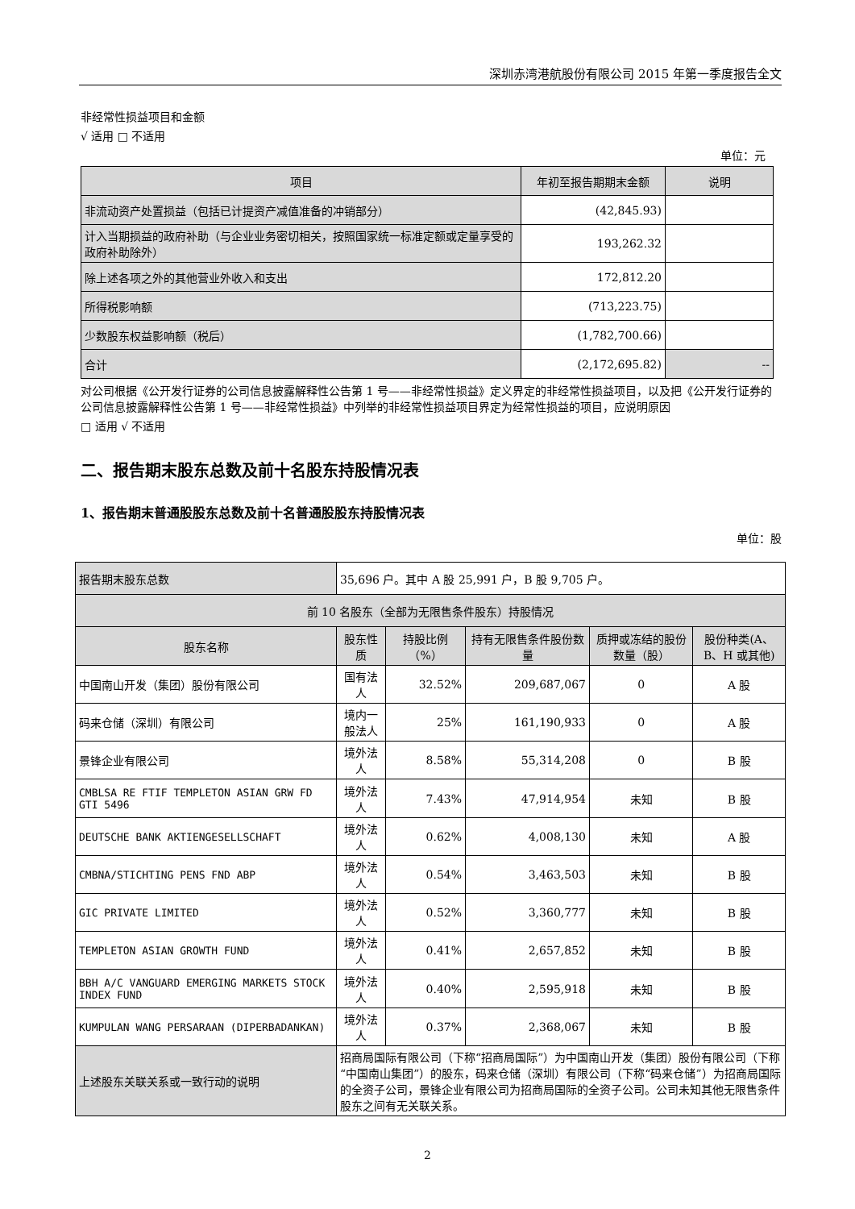深圳赤湾港航股份有限公司 2015 年第一季度报告全文
非经常性损益项目和金额
√ 适用 □ 不适用
单位：元
| 项目 | 年初至报告期期末金额 | 说明 |
| --- | --- | --- |
| 非流动资产处置损益（包括已计提资产减值准备的冲销部分） | (42,845.93) | |
| 计入当期损益的政府补助（与企业业务密切相关，按照国家统一标准定额或定量享受的政府补助除外） | 193,262.32 | |
| 除上述各项之外的其他营业外收入和支出 | 172,812.20 | |
| 所得税影响额 | (713,223.75) | |
| 少数股东权益影响额（税后） | (1,782,700.66) | |
| 合计 | (2,172,695.82) | -- |
对公司根据《公开发行证券的公司信息披露解释性公告第 1 号——非经常性损益》定义界定的非经常性损益项目，以及把《公开发行证券的公司信息披露解释性公告第 1 号——非经常性损益》中列举的非经常性损益项目界定为经常性损益的项目，应说明原因
□ 适用 √ 不适用
二、报告期末股东总数及前十名股东持股情况表
1、报告期末普通股股东总数及前十名普通股股东持股情况表
单位：股
| 报告期末股东总数 | 35,696 户。其中 A 股 25,991 户，B 股 9,705 户。 | | | | |
| 前 10 名股东（全部为无限售条件股东）持股情况 | | | | | |
| 股东名称 | 股东性质 | 持股比例（%） | 持有无限售条件股份数量 | 质押或冻结的股份数量（股） | 股份种类(A、B、H 或其他) |
| 中国南山开发（集团）股份有限公司 | 国有法人 | 32.52% | 209,687,067 | 0 | A 股 |
| 码来仓储（深圳）有限公司 | 境内一般法人 | 25% | 161,190,933 | 0 | A 股 |
| 景锋企业有限公司 | 境外法人 | 8.58% | 55,314,208 | 0 | B 股 |
| CMBLSA RE FTIF TEMPLETON ASIAN GRW FD GTI 5496 | 境外法人 | 7.43% | 47,914,954 | 未知 | B 股 |
| DEUTSCHE BANK AKTIENGESELLSCHAFT | 境外法人 | 0.62% | 4,008,130 | 未知 | A 股 |
| CMBNA/STICHTING PENS FND ABP | 境外法人 | 0.54% | 3,463,503 | 未知 | B 股 |
| GIC PRIVATE LIMITED | 境外法人 | 0.52% | 3,360,777 | 未知 | B 股 |
| TEMPLETON ASIAN GROWTH FUND | 境外法人 | 0.41% | 2,657,852 | 未知 | B 股 |
| BBH A/C VANGUARD EMERGING MARKETS STOCK INDEX FUND | 境外法人 | 0.40% | 2,595,918 | 未知 | B 股 |
| KUMPULAN WANG PERSARAAN (DIPERBADANKAN) | 境外法人 | 0.37% | 2,368,067 | 未知 | B 股 |
| 上述股东关联关系或一致行动的说明 | 招商局国际有限公司（下称“招商局国际”）为中国南山开发（集团）股份有限公司（下称“中国南山集团”）的股东，码来仓储（深圳）有限公司（下称“码来仓储”）为招商局国际的全资子公司，景锋企业有限公司为招商局国际的全资子公司。公司未知其他无限售条件股东之间有无关联关系。 | | | | |
2